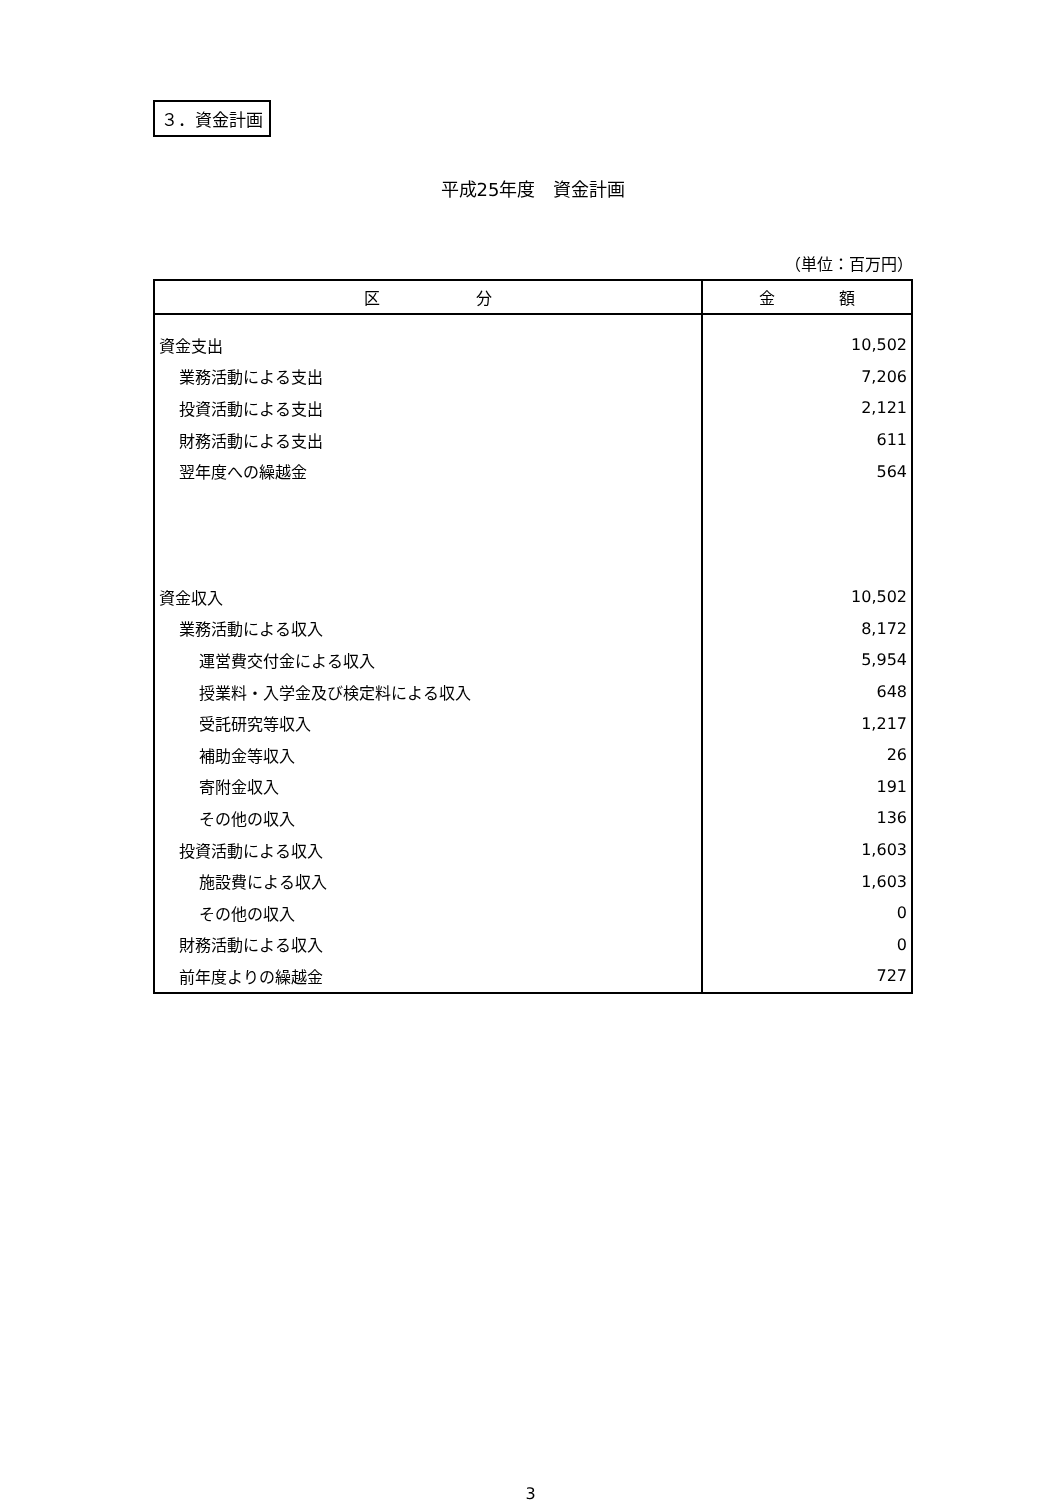３．資金計画
平成25年度　資金計画
（単位：百万円）
| 区 分 | 金 額 |
| --- | --- |
| 資金支出 | 10,502 |
| 業務活動による支出 | 7,206 |
| 投資活動による支出 | 2,121 |
| 財務活動による支出 | 611 |
| 翌年度への繰越金 | 564 |
| 資金収入 | 10,502 |
| 業務活動による収入 | 8,172 |
| 運営費交付金による収入 | 5,954 |
| 授業料・入学金及び検定料による収入 | 648 |
| 受託研究等収入 | 1,217 |
| 補助金等収入 | 26 |
| 寄附金収入 | 191 |
| その他の収入 | 136 |
| 投資活動による収入 | 1,603 |
| 施設費による収入 | 1,603 |
| その他の収入 | 0 |
| 財務活動による収入 | 0 |
| 前年度よりの繰越金 | 727 |
3